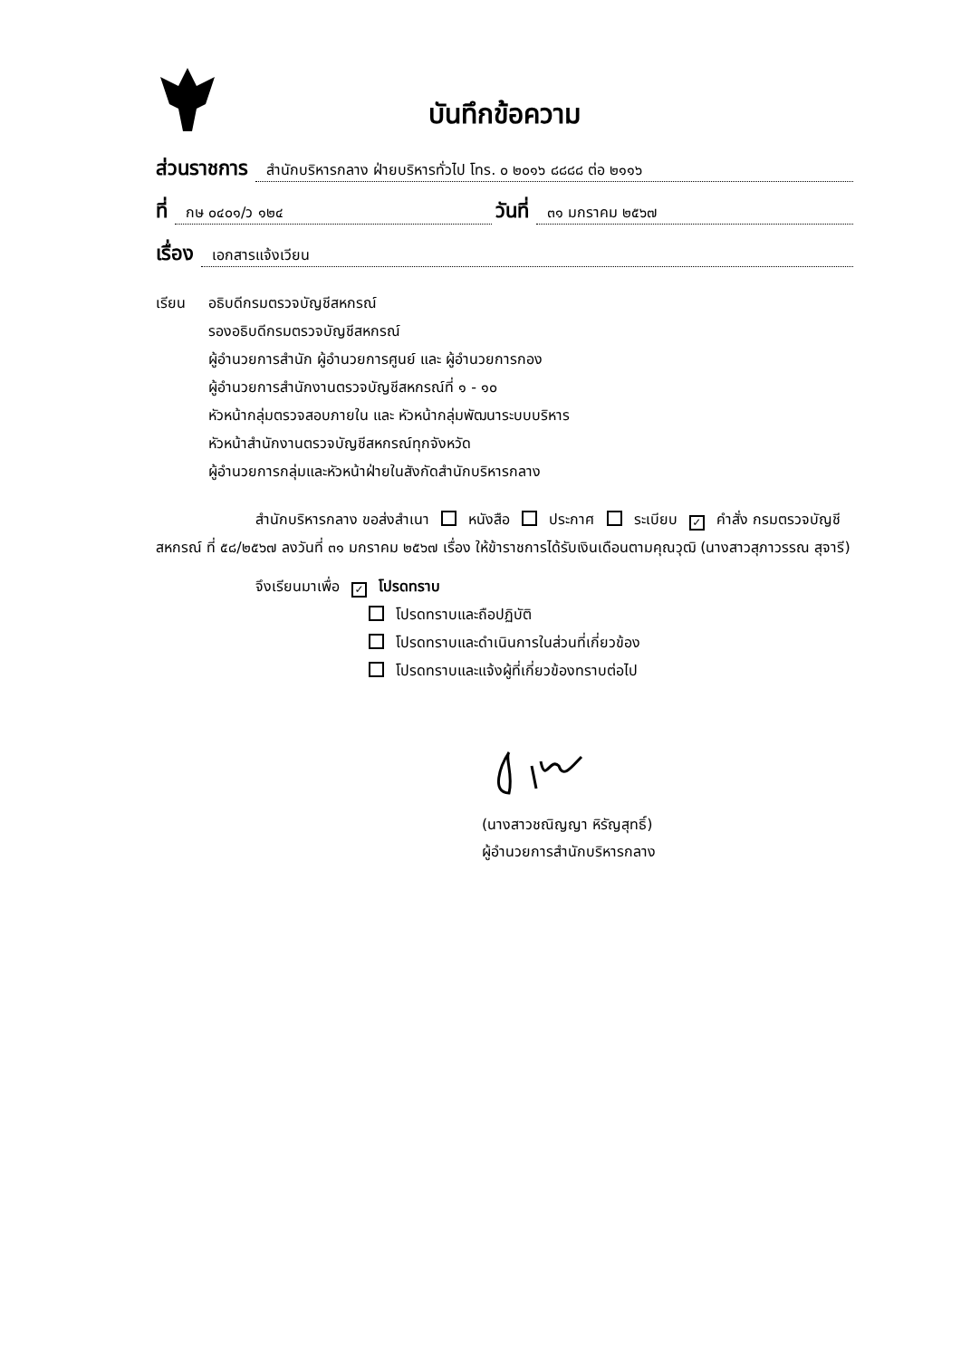บันทึกข้อความ
ส่วนราชการ สำนักบริหารกลาง ฝ่ายบริหารทั่วไป โทร. ๐ ๒๐๑๖ ๘๘๘๘ ต่อ ๒๑๑๖
ที่ กษ ๐๔๐๑/ว ๑๒๔ วันที่ ๓๑ มกราคม ๒๕๖๗
เรื่อง เอกสารแจ้งเวียน
เรียน อธิบดีกรมตรวจบัญชีสหกรณ์
รองอธิบดีกรมตรวจบัญชีสหกรณ์
ผู้อำนวยการสำนัก ผู้อำนวยการศูนย์ และ ผู้อำนวยการกอง
ผู้อำนวยการสำนักงานตรวจบัญชีสหกรณ์ที่ ๑ - ๑๐
หัวหน้ากลุ่มตรวจสอบภายใน และ หัวหน้ากลุ่มพัฒนาระบบบริหาร
หัวหน้าสำนักงานตรวจบัญชีสหกรณ์ทุกจังหวัด
ผู้อำนวยการกลุ่มและหัวหน้าฝ่ายในสังกัดสำนักบริหารกลาง
สำนักบริหารกลาง ขอส่งสำเนา หนังสือ ประกาศ ระเบียบ ✓ คำสั่ง กรมตรวจบัญชีสหกรณ์ ที่ ๕๘/๒๕๖๗ ลงวันที่ ๓๑ มกราคม ๒๕๖๗ เรื่อง ให้ข้าราชการได้รับเงินเดือนตามคุณวุฒิ (นางสาวสุภาวรรณ สุจารี)
จึงเรียนมาเพื่อ ✓ โปรดทราบ
โปรดทราบและถือปฏิบัติ
โปรดทราบและดำเนินการในส่วนที่เกี่ยวข้อง
โปรดทราบและแจ้งผู้ที่เกี่ยวข้องทราบต่อไป
(นางสาวชณิญญา หิรัญสุทธิ์)
ผู้อำนวยการสำนักบริหารกลาง